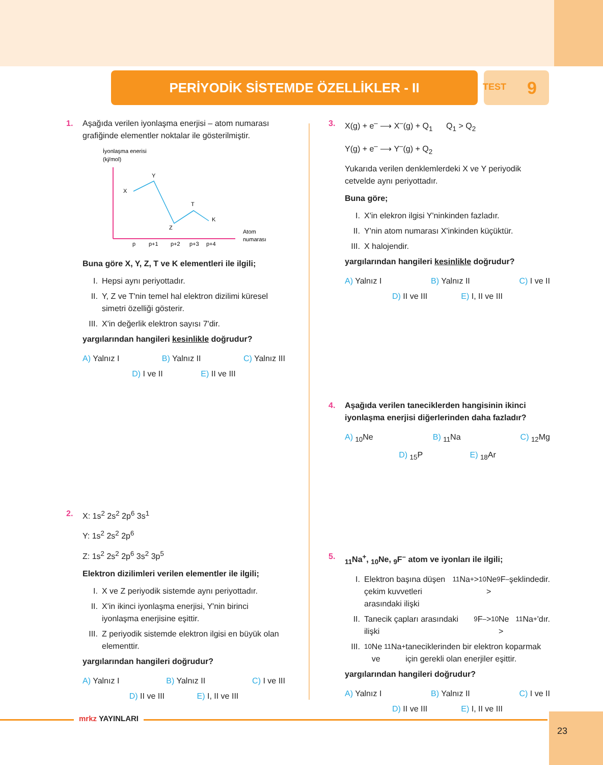PERİYODİK SİSTEMDE ÖZELLİKLER - II 9
TEST
1. Aşağıda verilen iyonlaşma enerjisi – atom numarası grafiğinde elementler noktalar ile gösterilmiştir.
İyonlaşma enerisi
(kj/mol)
X
Y
Z
T
K
p
p+1
p+2
p+3
p+4
Atom
numarası
Buna göre X, Y, Z, T ve K elementleri ile ilgili;
I. Hepsi aynı periyottadır.
II. Y, Z ve T'nin temel hal elektron dizilimi küresel simetri özelliği gösterir.
III. X'in değerlik elektron sayısı 7'dir.
yargılarından hangileri kesinlikle doğrudur?
A) Yalnız I B) Yalnız II C) Yalnız III
D) I ve II E) II ve III
2. X: 1s<sup>2</sup> 2s<sup>2</sup> 2p<sup>6</sup> 3s<sup>1</sup>
Y: 1s<sup>2</sup> 2s<sup>2</sup> 2p<sup>6</sup>
Z: 1s<sup>2</sup> 2s<sup>2</sup> 2p<sup>6</sup> 3s<sup>2</sup> 3p<sup>5</sup>
Elektron dizilimleri verilen elementler ile ilgili;
I. X ve Z periyodik sistemde aynı periyottadır.
II. X'in ikinci iyonlaşma enerjisi, Y'nin birinci iyonlaşma enerjisine eşittir.
III. Z periyodik sistemde elektron ilgisi en büyük olan elementtir.
yargılarından hangileri doğrudur?
A) Yalnız I B) Yalnız II C) I ve III
D) II ve III E) I, II ve III
3. X(g) + e<sup>–</sup> ⟶ X<sup>–</sup>(g) + Q<sub>1</sub> Q<sub>1</sub> > Q<sub>2</sub>
Y(g) + e<sup>–</sup> ⟶ Y<sup>–</sup>(g) + Q<sub>2</sub>
Yukarıda verilen denklemlerdeki X ve Y periyodik cetvelde aynı periyottadır.
Buna göre;
I. X'in elekron ilgisi Y'ninkinden fazladır.
II. Y'nin atom numarası X'inkinden küçüktür.
III. X halojendir.
yargılarından hangileri kesinlikle doğrudur?
A) Yalnız I B) Yalnız II C) I ve II
D) II ve III E) I, II ve III
4. Aşağıda verilen taneciklerden hangisinin ikinci iyonlaşma enerjisi diğerlerinden daha fazladır?
A) <sub>10</sub>Ne B) <sub>11</sub>Na C) <sub>12</sub>Mg
D) <sub>15</sub>P E) <sub>18</sub>Ar
5. <sub>11</sub>Na<sup>+</sup>, <sub>10</sub>Ne, <sub>9</sub>F<sup>–</sup> atom ve iyonları ile ilgili;
I. Elektron başına düşen çekim kuvvetleri arasındaki ilişki <sub>11</sub>Na<sup>+</sup> > <sub>10</sub>Ne > <sub>9</sub>F<sup>–</sup> şeklindedir.
II. Tanecik çapları arasındaki ilişki <sub>9</sub>F<sup>–</sup> > <sub>10</sub>Ne > <sub>11</sub>Na<sup>+</sup>'dır.
III.<sub>10</sub>Ne ve <sub>11</sub>Na<sup>+</sup> taneciklerinden bir elektron koparmak için gerekli olan enerjiler eşittir.
yargılarından hangileri doğrudur?
A) Yalnız I B) Yalnız II C) I ve II
D) II ve III E) I, II ve III
mrkz YAYINLARI 23